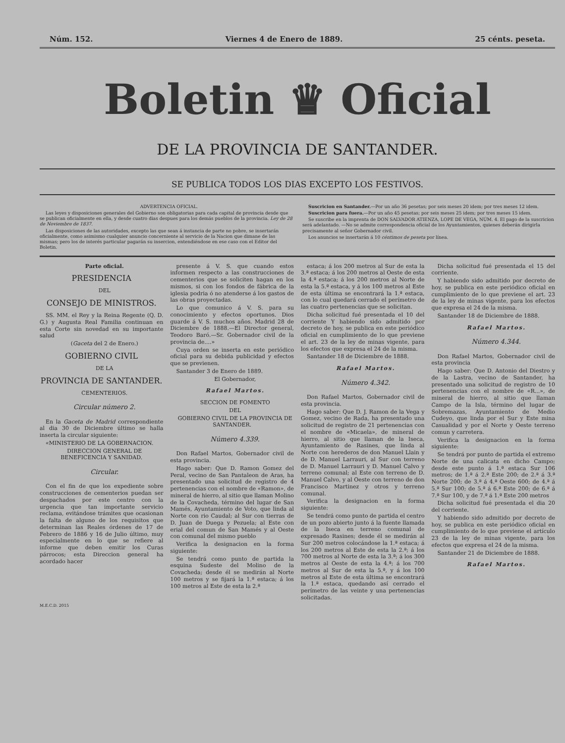Núm. 152. Viernes 4 de Enero de 1889. 25 cénts. peseta.
Boletin ♛ Oficial
DE LA PROVINCIA DE SANTANDER.
SE PUBLICA TODOS LOS DIAS EXCEPTO LOS FESTIVOS.
ADVERTENCIA OFICIAL.
Las leyes y disposiciones generales del Gobierno son obligatorias para cada capital de provincia desde que se publican oficialmente en ella, y desde cuatro dias despues para los demás pueblos de la provincia. Ley de 28 de Noviembre de 1837.
Las disposiciones de las autoridades, excepto las que sean á instancia de parte no pobre, se insertarán oficialmente, como asimismo cualquier anuncio concerniente al servicio de la Nacion que dimane de las mismas; pero los de interés particular pagarán su insercion, entendiéndose en ese caso con el Editor del Boletin.
Suscricion en Santander.—Por un año 36 pesetas; por seis meses 20 idem; por tres meses 12 idem.
Suscricion para fuera.—Por un año 45 pesetas; por seis meses 25 idem; por tres meses 15 idem.
Se suscribe en la imprenta de DON SALVADOR ATIENZA, LOPE DE VEGA, NÚM. 4. El pago de la suscricion será adelantado. —No se admite correspondencia oficial de los Ayuntamientos, quienes deberán dirigirla precisamente al señor Gobernador civil.
Los anuncios se insertarán á 10 céntimos de peseta por línea.
Parte oficial.
PRESIDENCIA
DEL
CONSEJO DE MINISTROS.
SS. MM. el Rey y la Reina Regente (Q. D. G.) y Augusta Real Familia continuan en esta Corte sin novedad en su importante salud
(Gaceta del 2 de Enero.)
GOBIERNO CIVIL
DE LA
PROVINCIA DE SANTANDER.
CEMENTERIOS.
Circular número 2.
En la Gaceta de Madrid correspondiente al dia 30 de Diciembre último se halla inserta la circular siguiente:
«MINISTERIO DE LA GOBERNACION.
DIRECCION GENERAL DE BENEFICENCIA Y SANIDAD.
Circular.
Con el fin de que los expediente sobre construcciones de cementerios puedan ser despachados por este centro con la urgencia que tan importante servicio reclama, evitándose trámites que ocasionan la falta de alguno de los requisitos que determinan las Reales órdenes de 17 de Febrero de 1886 y 16 de Julio último, muy especialmente en lo que se refiere al informe que deben emitir los Curas párrocos; esta Direccion general ha acordado hacer
presente á V. S. que cuando estos informen respecto a las construcciones de cementerios que se soliciten hagan en los mismos, si con los fondos de fábrica de la iglesia podria ó no atenderse á los gastos de las obras proyectadas.
Lo que comunico á V. S. para su conocimiento y efectos oportunos. Dios guarde á V. S. muchos años. Madrid 28 de Diciembre de 1888.—El Director general, Teodoro Baró.—Sr. Gobernador civil de la provincia de....»
Cuya orden se inserta en este periódico oficial para su debida publicidad y efectos que se previenen.
Santander 3 de Enero de 1889.
El Gobernador,
Rafael Martos.
SECCION DE FOMENTO
DEL
GOBIERNO CIVIL DE LA PROVINCIA DE SANTANDER.
Número 4.339.
Don Rafael Martos, Gobernador civil de esta provincia.
Hago saber: Que D. Ramon Gomez del Peral, vecino de San Pantaleon de Aras, ha presentado una solicitud de registro de 4 pertenencias con el nombre de «Ramon», de mineral de hierro, al sitio que llaman Molino de la Covacheda, término del lugar de San Mamés, Ayuntamiento de Voto, que linda al Norte con rio Caudal; al Sur con tierras de D. Juan de Duega y Pezuela; al Este con erial del comun de San Mamés y al Oeste con comunal del mismo pueblo
Verifica la designacion en la forma siguiente:
Se tendrá como punto de partida la esquina Sudeste del Molino de la Covacheda; desde él se medirán al Norte 100 metros y se fijará la 1.ª estaca; á los 100 metros al Este de esta la 2.ª
estaca; á los 200 metros al Sur de esta la 3.ª estaca; á los 200 metros al Oeste de esta la 4.ª estaca; á los 200 metros al Norte de esta la 5.ª estaca, y á los 100 metros al Este de esta última se encontrará la 1.ª estaca, con lo cual quedará cerrado el perímetro de las cuatro pertenencias que se solicitan.
Dicha solicitud fué presentada el 10 del corriente Y habiendo sido admitido por decreto de hoy, se publica en este periódico oficial en cumplimiento de lo que previene el art. 23 de la ley de minas vigente, para los efectos que expresa el 24 de la misma.
Santander 18 de Diciembre de 1888.
Rafael Martos.
Número 4.342.
Don Rafael Martos, Gobernador civil de esta provincia.
Hago saber: Que D. J. Ramon de la Vega y Gomez, vecino de Rada, ha presentado una solicitud de registro de 21 pertenencias con el nombre de «Micaela», de mineral de hierro, al sitio que llaman de la Iseca, Ayuntamiento de Rasines, que linda al Norte con herederos de don Manuel Llain y de D. Manuel Larrauri, al Sur con terreno de D. Manuel Larrauri y D. Manuel Calvo y terreno comunal; al Este con terreno de D. Manuel Calvo, y al Oeste con terreno de don Francisco Martinez y otros y terreno comunal.
Verifica la designacion en la forma siguiente:
Se tendrá como punto de partida el centro de un pozo abierto junto á la fuente llamada de la Iseca en terreno comunal de expresado Rasines; desde él se medirán al Sur 200 metros colocándose la 1.ª estaca; á los 200 metros al Este de esta la 2.ª; á los 700 metros al Norte de esta la 3.ª; á los 300 metros al Oeste de esta la 4.ª; á los 700 metros al Sur de esta la 5.ª, y á los 100 metros al Este de esta última se encontrará la 1.ª estaca, quedando así cerrado el perímetro de las veinte y una pertenencias solicitadas.
Dicha solicitud fué presentada el 15 del corriente.
Y habiendo sido admitido por decreto de hoy, se publica en este periódico oficial en cumplimiento de lo que previene el art. 23 de la ley de minas vigente, para los efectos que expresa el 24 de la misma.
Santander 18 de Diciembre de 1888.
Rafael Martos.
Número 4.344.
Don Rafael Martos, Gobernador civil de esta provincia
Hago saber: Que D. Antonio del Diestro y de la Lastra, vecino de Santander, ha presentado una solicitud de registro de 10 pertenencias con el nombre de «R...», de mineral de hierro, al sitio que llaman Campo de la Isla, término del lugar de Sobremazas, Ayuntamiento de Medio Cudeyo, que linda por el Sur y Este mina Casualidad y por el Norte y Oeste terreno comun y carretera.
Verifica la designacion en la forma siguiente:
Se tendrá por punto de partida el extremo Norte de una calicata en dicho Campo; desde este punto á 1.ª estaca Sur 106 metros; de 1.ª á 2.ª Este 200; de 2.ª á 3.ª Norte 200; de 3.ª á 4.ª Oeste 600; de 4.ª á 5.ª Sur 100; de 5.ª á 6.ª Este 200; de 6.ª á 7.ª Sur 100, y de 7.ª á 1.ª Este 200 metros
Dicha solicitud fué presentada el dia 20 del corriente.
Y habiendo sido admitido por decreto de hoy, se publica en este periódico oficial en cumplimiento de lo que previene el artículo 23 de la ley de minas vigente, para los efectos que expresa el 24 de la misma.
Santander 21 de Diciembre de 1888.
Rafael Martos.
M.E.C.D. 2015